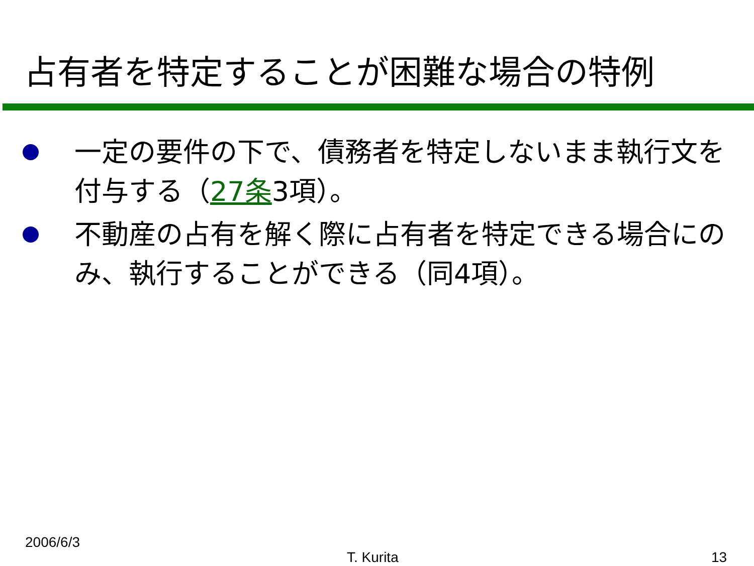占有者を特定することが困難な場合の特例
一定の要件の下で、債務者を特定しないまま執行文を付与する（27条3項）。
不動産の占有を解く際に占有者を特定できる場合にのみ、執行することができる（同4項）。
2006/6/3
T. Kurita 13